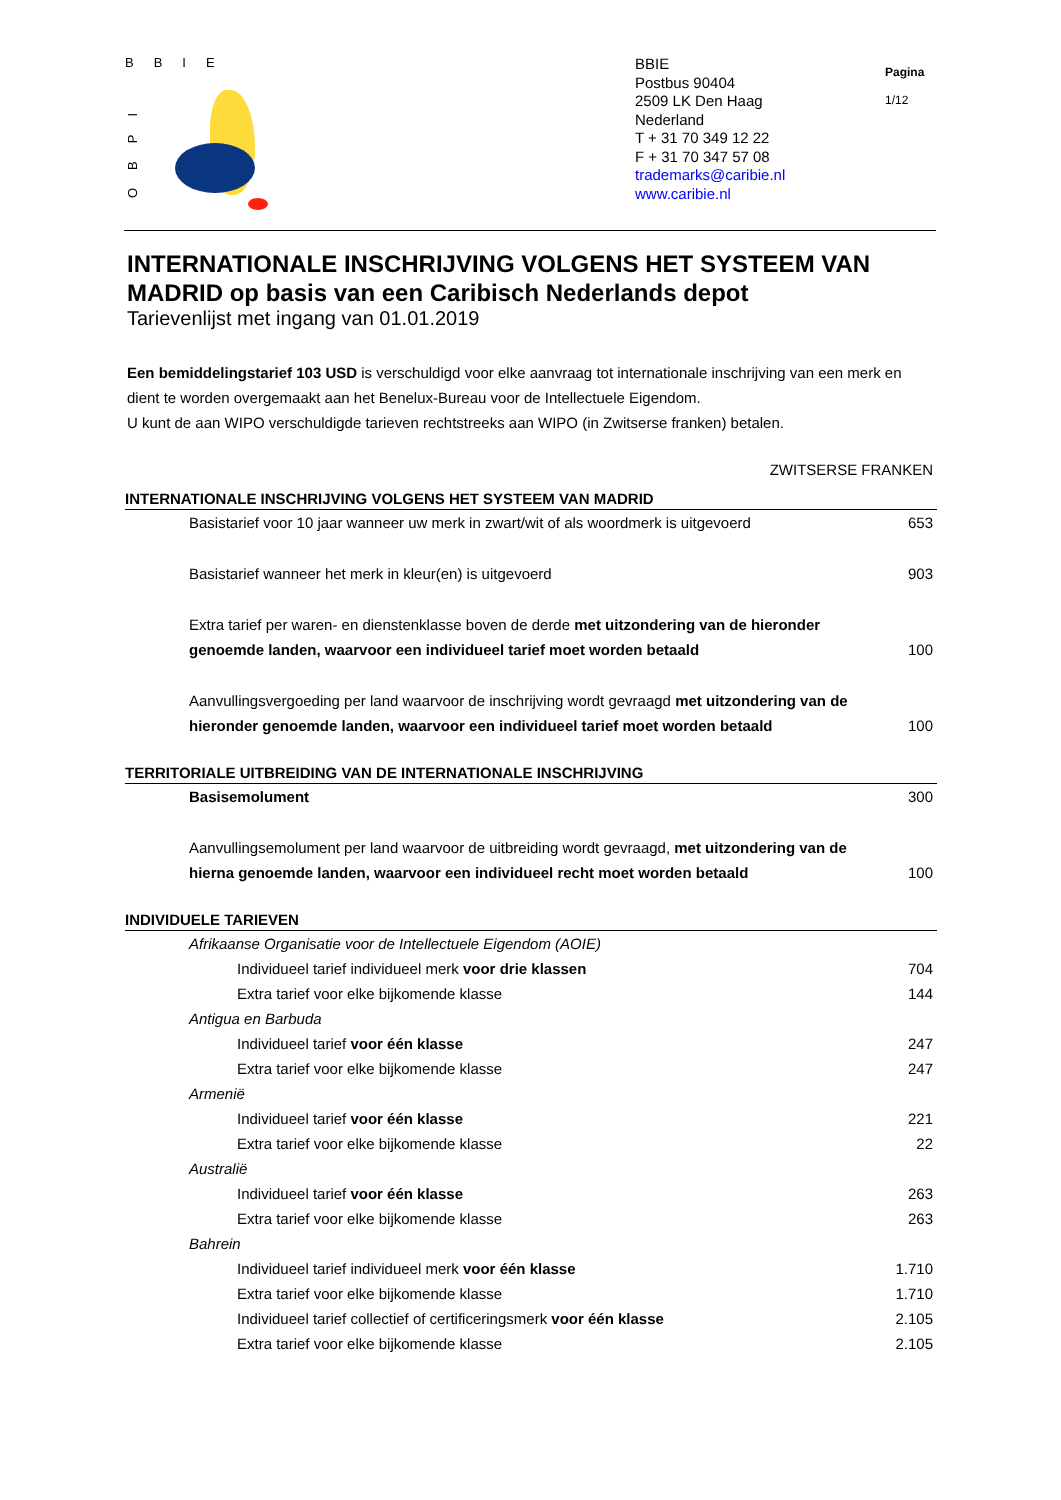BBIE
OBPI
BBIE
Postbus 90404
2509 LK Den Haag
Nederland
T + 31 70 349 12 22
F + 31 70 347 57 08
trademarks@caribie.nl
www.caribie.nl
Pagina
1/12
INTERNATIONALE INSCHRIJVING VOLGENS HET SYSTEEM VAN MADRID op basis van een Caribisch Nederlands depot
Tarievenlijst met ingang van 01.01.2019
Een bemiddelingstarief 103 USD is verschuldigd voor elke aanvraag tot internationale inschrijving van een merk en dient te worden overgemaakt aan het Benelux-Bureau voor de Intellectuele Eigendom.
U kunt de aan WIPO verschuldigde tarieven rechtstreeks aan WIPO (in Zwitserse franken) betalen.
ZWITSERSE FRANKEN
INTERNATIONALE INSCHRIJVING VOLGENS HET SYSTEEM VAN MADRID
| Basistarief voor 10 jaar wanneer uw merk in zwart/wit of als woordmerk is uitgevoerd | 653 |
| Basistarief wanneer het merk in kleur(en) is uitgevoerd | 903 |
| Extra tarief per waren- en dienstenklasse boven de derde met uitzondering van de hieronder genoemde landen, waarvoor een individueel tarief moet worden betaald | 100 |
| Aanvullingsvergoeding per land waarvoor de inschrijving wordt gevraagd met uitzondering van de hieronder genoemde landen, waarvoor een individueel tarief moet worden betaald | 100 |
TERRITORIALE UITBREIDING VAN DE INTERNATIONALE INSCHRIJVING
| Basisemolument | 300 |
| Aanvullingsemolument per land waarvoor de uitbreiding wordt gevraagd, met uitzondering van de hierna genoemde landen, waarvoor een individueel recht moet worden betaald | 100 |
INDIVIDUELE TARIEVEN
| Afrikaanse Organisatie voor de Intellectuele Eigendom (AOIE) | |
| Individueel tarief individueel merk voor drie klassen | 704 |
| Extra tarief voor elke bijkomende klasse | 144 |
| Antigua en Barbuda | |
| Individueel tarief voor één klasse | 247 |
| Extra tarief voor elke bijkomende klasse | 247 |
| Armenië | |
| Individueel tarief voor één klasse | 221 |
| Extra tarief voor elke bijkomende klasse | 22 |
| Australië | |
| Individueel tarief voor één klasse | 263 |
| Extra tarief voor elke bijkomende klasse | 263 |
| Bahrein | |
| Individueel tarief individueel merk voor één klasse | 1.710 |
| Extra tarief voor elke bijkomende klasse | 1.710 |
| Individueel tarief collectief of certificeringsmerk voor één klasse | 2.105 |
| Extra tarief voor elke bijkomende klasse | 2.105 |